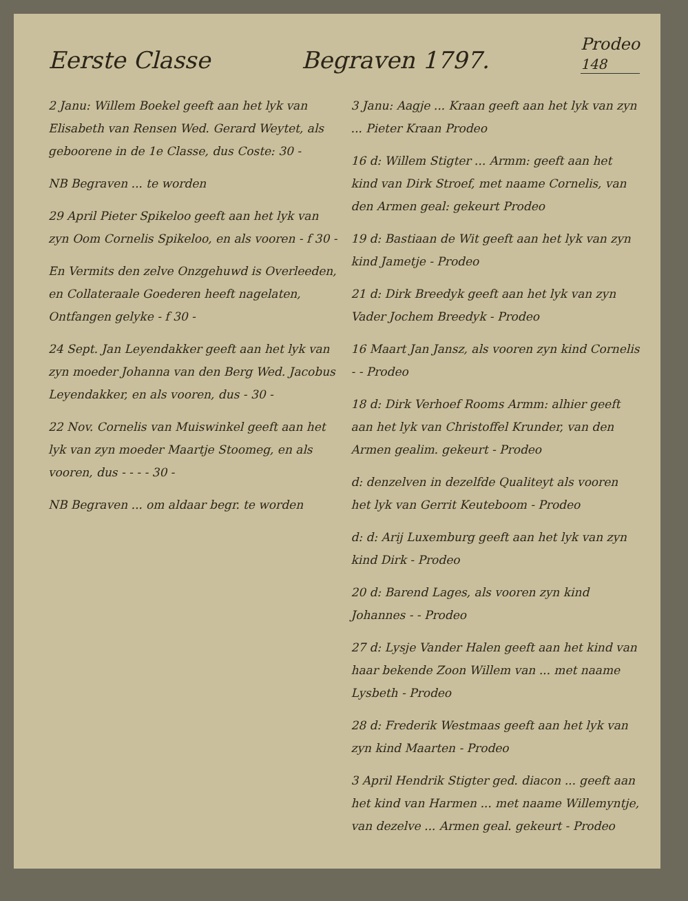Eerste Classe Begraven 1797. Prodeo
148
2 Janu: Willem Boekel geeft aan het lyk van Elisabeth van Rensen Wed. Gerard Weytet, als geboorene in de 1e Classe, dus Coste: 30 -
NB Begraven ... te worden
29 April Pieter Spikeloo geeft aan het lyk van zyn Oom Cornelis Spikeloo, en als vooren - f 30 -
En Vermits den zelve Onzgehuwd is Overleeden, en Collateraale Goederen heeft nagelaten, Ontfangen gelyke - f 30 -
24 Sept. Jan Leyendakker geeft aan het lyk van zyn moeder Johanna van den Berg Wed. Jacobus Leyendakker, en als vooren, dus - 30 -
22 Nov. Cornelis van Muiswinkel geeft aan het lyk van zyn moeder Maartje Stoomeg, en als vooren, dus - - - - 30 -
NB Begraven ... om aldaar begr. te worden
3 Janu: Aagje ... Kraan geeft aan het lyk van zyn ... Pieter Kraan Prodeo
16 d: Willem Stigter ... Armm: geeft aan het kind van Dirk Stroef, met naame Cornelis, van den Armen geal: gekeurt Prodeo
19 d: Bastiaan de Wit geeft aan het lyk van zyn kind Jametje - Prodeo
21 d: Dirk Breedyk geeft aan het lyk van zyn Vader Jochem Breedyk - Prodeo
16 Maart Jan Jansz, als vooren zyn kind Cornelis - - Prodeo
18 d: Dirk Verhoef Rooms Armm: alhier geeft aan het lyk van Christoffel Krunder, van den Armen gealim. gekeurt - Prodeo
d: denzelven in dezelfde Qualiteyt als vooren het lyk van Gerrit Keuteboom - Prodeo
d: d: Arij Luxemburg geeft aan het lyk van zyn kind Dirk - Prodeo
20 d: Barend Lages, als vooren zyn kind Johannes - - Prodeo
27 d: Lysje Vander Halen geeft aan het kind van haar bekende Zoon Willem van ... met naame Lysbeth - Prodeo
28 d: Frederik Westmaas geeft aan het lyk van zyn kind Maarten - Prodeo
3 April Hendrik Stigter ged. diacon ... geeft aan het kind van Harmen ... met naame Willemyntje, van dezelve ... Armen geal. gekeurt - Prodeo